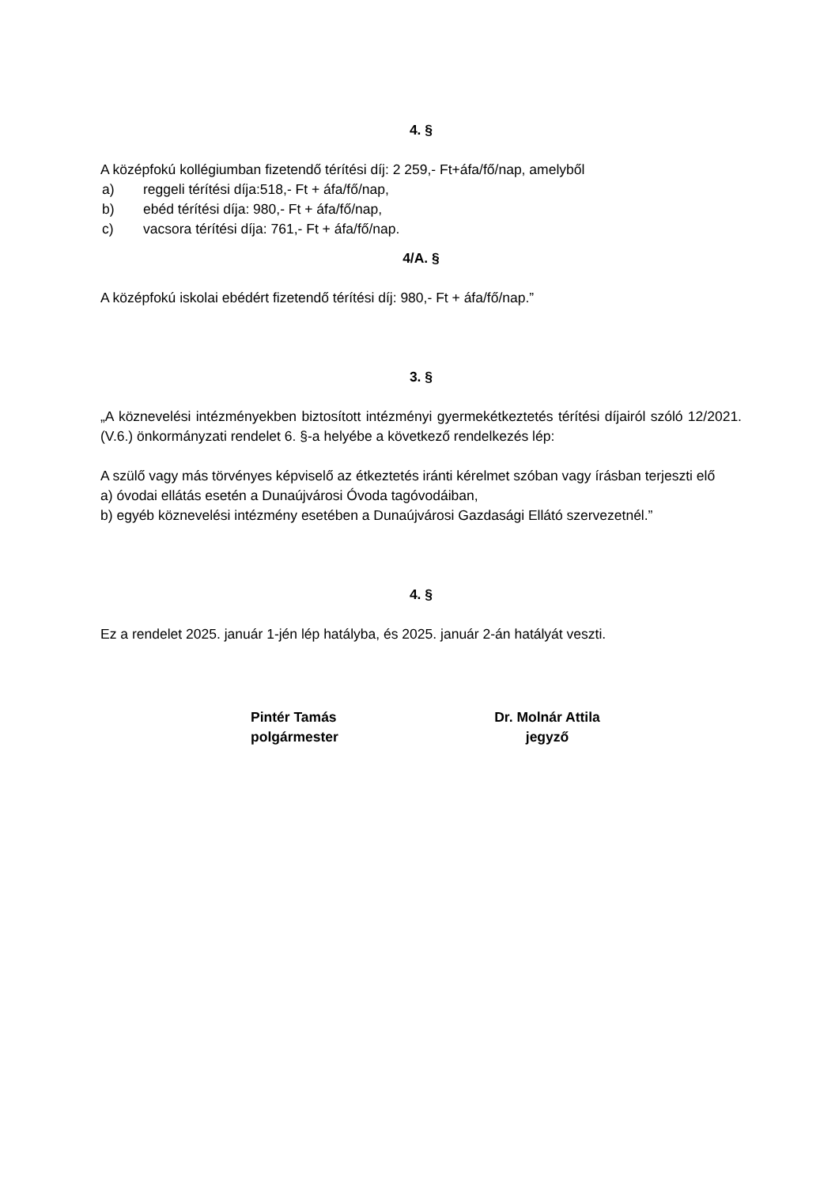4. §
A középfokú kollégiumban fizetendő térítési díj: 2 259,- Ft+áfa/fő/nap, amelyből
a) reggeli térítési díja:518,- Ft + áfa/fő/nap,
b) ebéd térítési díja: 980,- Ft + áfa/fő/nap,
c) vacsora térítési díja: 761,- Ft + áfa/fő/nap.
4/A. §
A középfokú iskolai ebédért fizetendő térítési díj: 980,- Ft + áfa/fő/nap.”
3. §
„A köznevelési intézményekben biztosított intézményi gyermekétkeztetés térítési díjairól szóló 12/2021. (V.6.) önkormányzati rendelet 6. §-a helyébe a következő rendelkezés lép:
A szülő vagy más törvényes képviselő az étkeztetés iránti kérelmet szóban vagy írásban terjeszti elő
a) óvodai ellátás esetén a Dunaújvárosi Óvoda tagóvodáiban,
b) egyéb köznevelési intézmény esetében a Dunaújvárosi Gazdasági Ellátó szervezetnél.”
4. §
Ez a rendelet 2025. január 1-jén lép hatályba, és 2025. január 2-án hatályát veszti.
Pintér Tamás
polgármester
Dr. Molnár Attila
jegyző